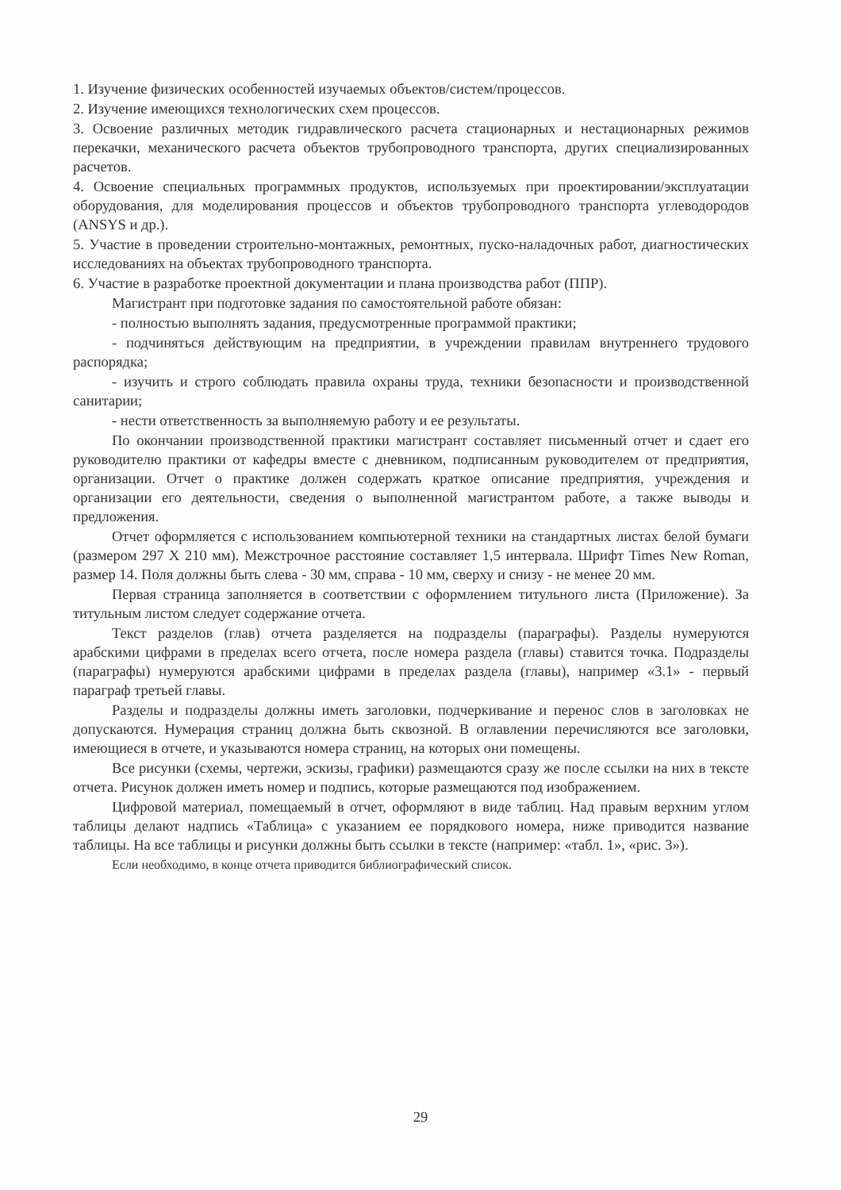1. Изучение физических особенностей изучаемых объектов/систем/процессов.
2. Изучение имеющихся технологических схем процессов.
3. Освоение различных методик гидравлического расчета стационарных и нестационарных режимов перекачки, механического расчета объектов трубопроводного транспорта, других специализированных расчетов.
4. Освоение специальных программных продуктов, используемых при проектировании/эксплуатации оборудования, для моделирования процессов и объектов трубопроводного транспорта углеводородов (ANSYS и др.).
5. Участие в проведении строительно-монтажных, ремонтных, пуско-наладочных работ, диагностических исследованиях на объектах трубопроводного транспорта.
6. Участие в разработке проектной документации и плана производства работ (ППР).
Магистрант при подготовке задания по самостоятельной работе обязан:
- полностью выполнять задания, предусмотренные программой практики;
- подчиняться действующим на предприятии, в учреждении правилам внутреннего трудового распорядка;
- изучить и строго соблюдать правила охраны труда, техники безопасности и производственной санитарии;
- нести ответственность за выполняемую работу и ее результаты.
По окончании производственной практики магистрант составляет письменный отчет и сдает его руководителю практики от кафедры вместе с дневником, подписанным руководителем от предприятия, организации. Отчет о практике должен содержать краткое описание предприятия, учреждения и организации его деятельности, сведения о выполненной магистрантом работе, а также выводы и предложения.
Отчет оформляется с использованием компьютерной техники на стандартных листах белой бумаги (размером 297 X 210 мм). Межстрочное расстояние составляет 1,5 интервала. Шрифт Times New Roman, размер 14. Поля должны быть слева - 30 мм, справа - 10 мм, сверху и снизу - не менее 20 мм.
Первая страница заполняется в соответствии с оформлением титульного листа (Приложение). За титульным листом следует содержание отчета.
Текст разделов (глав) отчета разделяется на подразделы (параграфы). Разделы нумеруются арабскими цифрами в пределах всего отчета, после номера раздела (главы) ставится точка. Подразделы (параграфы) нумеруются арабскими цифрами в пределах раздела (главы), например «3.1» - первый параграф третьей главы.
Разделы и подразделы должны иметь заголовки, подчеркивание и перенос слов в заголовках не допускаются. Нумерация страниц должна быть сквозной. В оглавлении перечисляются все заголовки, имеющиеся в отчете, и указываются номера страниц, на которых они помещены.
Все рисунки (схемы, чертежи, эскизы, графики) размещаются сразу же после ссылки на них в тексте отчета. Рисунок должен иметь номер и подпись, которые размещаются под изображением.
Цифровой материал, помещаемый в отчет, оформляют в виде таблиц. Над правым верхним углом таблицы делают надпись «Таблица» с указанием ее порядкового номера, ниже приводится название таблицы. На все таблицы и рисунки должны быть ссылки в тексте (например: «табл. 1», «рис. 3»).
Если необходимо, в конце отчета приводится библиографический список.
29